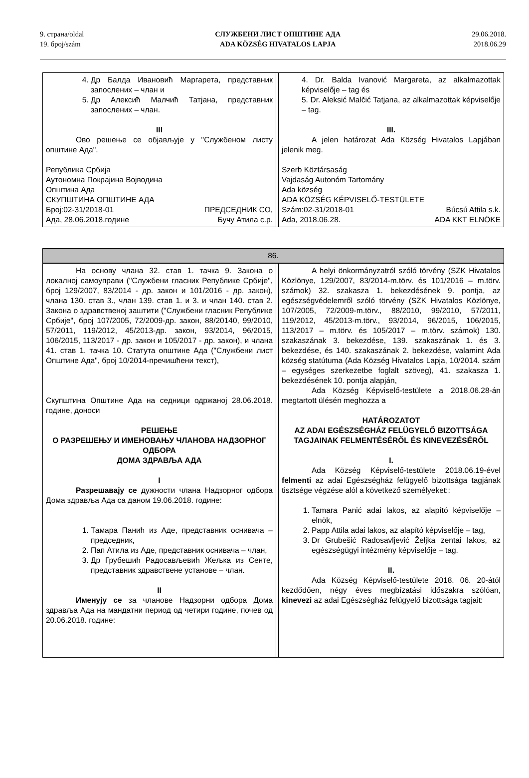9. страна/oldal
19. број/szám
СЛУЖБЕНИ ЛИСТ ОПШТИНЕ АДА
ADA KÖZSÉG HIVATALOS LAPJA
29.06.2018.
2018.06.29
| 4. Др Балда Ивановић Маргарета, представник запослених – члан и 5. Др Алексић Малчић Татјана, представник запослених – члан. III Ово решење се објављује у "Службеном листу општине Ада". Република Србија Аутономна Покрајина Војводина Општина Ада СКУПШТИНА ОПШТИНЕ АДА Број:02-31/2018-01 ПРЕДСЕДНИК СО, Ада, 28.06.2018.године Бучу Атила с.р. | | 4. Dr. Balda Ivanović Margareta, az alkalmazottak képviselője – tag és 5. Dr. Aleksić Malčić Tatjana, az alkalmazottak képviselője – tag. III. A jelen határozat Ada Község Hivatalos Lapjában jelenik meg. Szerb Köztársaság Vajdaság Autonóm Tartomány Ada község ADA KÖZSÉG KÉPVISELŐ-TESTÜLETE Szám:02-31/2018-01 Búcsú Attila s.k. Ada, 2018.06.28. ADA KKT ELNÖKE |
| 86. | | |
| На основу члана 32. став 1. тачка 9. Закона о локалној самоуправи ("Службени гласник Републике Србије", број 129/2007, 83/2014 - др. закон и 101/2016 - др. закон), члана 130. став 3., члан 139. став 1. и 3. и члан 140. став 2. Закона о здравственој заштити ("Службени гласник Републике Србије", број 107/2005, 72/2009-др. закон, 88/20140, 99/2010, 57/2011, 119/2012, 45/2013-др. закон, 93/2014, 96/2015, 106/2015, 113/2017 - др. закон и 105/2017 - др. закон), и члана 41. став 1. тачка 10. Статута општине Ада ("Службени лист Општине Ада", број 10/2014-пречишћени текст), Скупштина Општине Ада на седници одржаној 28.06.2018. године, доноси РЕШЕЊЕ О РАЗРЕШЕЊУ И ИМЕНОВАЊУ ЧЛАНОВА НАДЗОРНОГ ОДБОРА ДОМА ЗДРАВЉА АДА I Разрешавају се дужности члана Надзорног одбора Дома здравља Ада са даном 19.06.2018. године: 1. Тамара Панић из Аде, представник оснивача – председник, 2. Пап Атила из Аде, представник оснивача – члан, 3. Др Грубешић Радосављевић Жељка из Сенте, представник здравствене установе – члан. II Именују се за чланове Надзорни одбора Дома здравља Ада на мандатни период од четири године, почев од 20.06.2018. године: | | A helyi önkormányzatról szóló törvény (SZK Hivatalos Közlönye, 129/2007, 83/2014-m.törv. és 101/2016 – m.törv. számok) 32. szakasza 1. bekezdésének 9. pontja, az egészségvédelemről szóló törvény (SZK Hivatalos Közlönye, 107/2005, 72/2009-m.törv., 88/2010, 99/2010, 57/2011, 119/2012, 45/2013-m.törv., 93/2014, 96/2015, 106/2015, 113/2017 – m.törv. és 105/2017 – m.törv. számok) 130. szakaszának 3. bekezdése, 139. szakaszának 1. és 3. bekezdése, és 140. szakaszának 2. bekezdése, valamint Ada község statútuma (Ada Község Hivatalos Lapja, 10/2014. szám – egységes szerkezetbe foglalt szöveg), 41. szakasza 1. bekezdésének 10. pontja alapján, Ada Község Képviselő-testülete a 2018.06.28-án megtartott ülésén meghozza a HATÁROZATOT AZ ADAI EGÉSZSÉGHÁZ FELÜGYELŐ BIZOTTSÁGA TAGJAINAK FELMENTÉSÉRŐL ÉS KINEVEZÉSÉRŐL I. Ada Község Képviselő-testülete 2018.06.19-ével felmenti az adai Egészségház felügyelő bizottsága tagjának tisztsége végzése alól a következő személyeket:: 1. Tamara Panić adai lakos, az alapító képviselője – elnök, 2. Papp Attila adai lakos, az alapító képviselője – tag, 3. Dr Grubešić Radosavljević Željka zentai lakos, az egészségügyi intézmény képviselője – tag. II. Ada Község Képviselő-testülete 2018. 06. 20-ától kezdődően, négy éves megbízatási időszakra szólóan, kinevezi az adai Egészségház felügyelő bizottsága tagjait: |